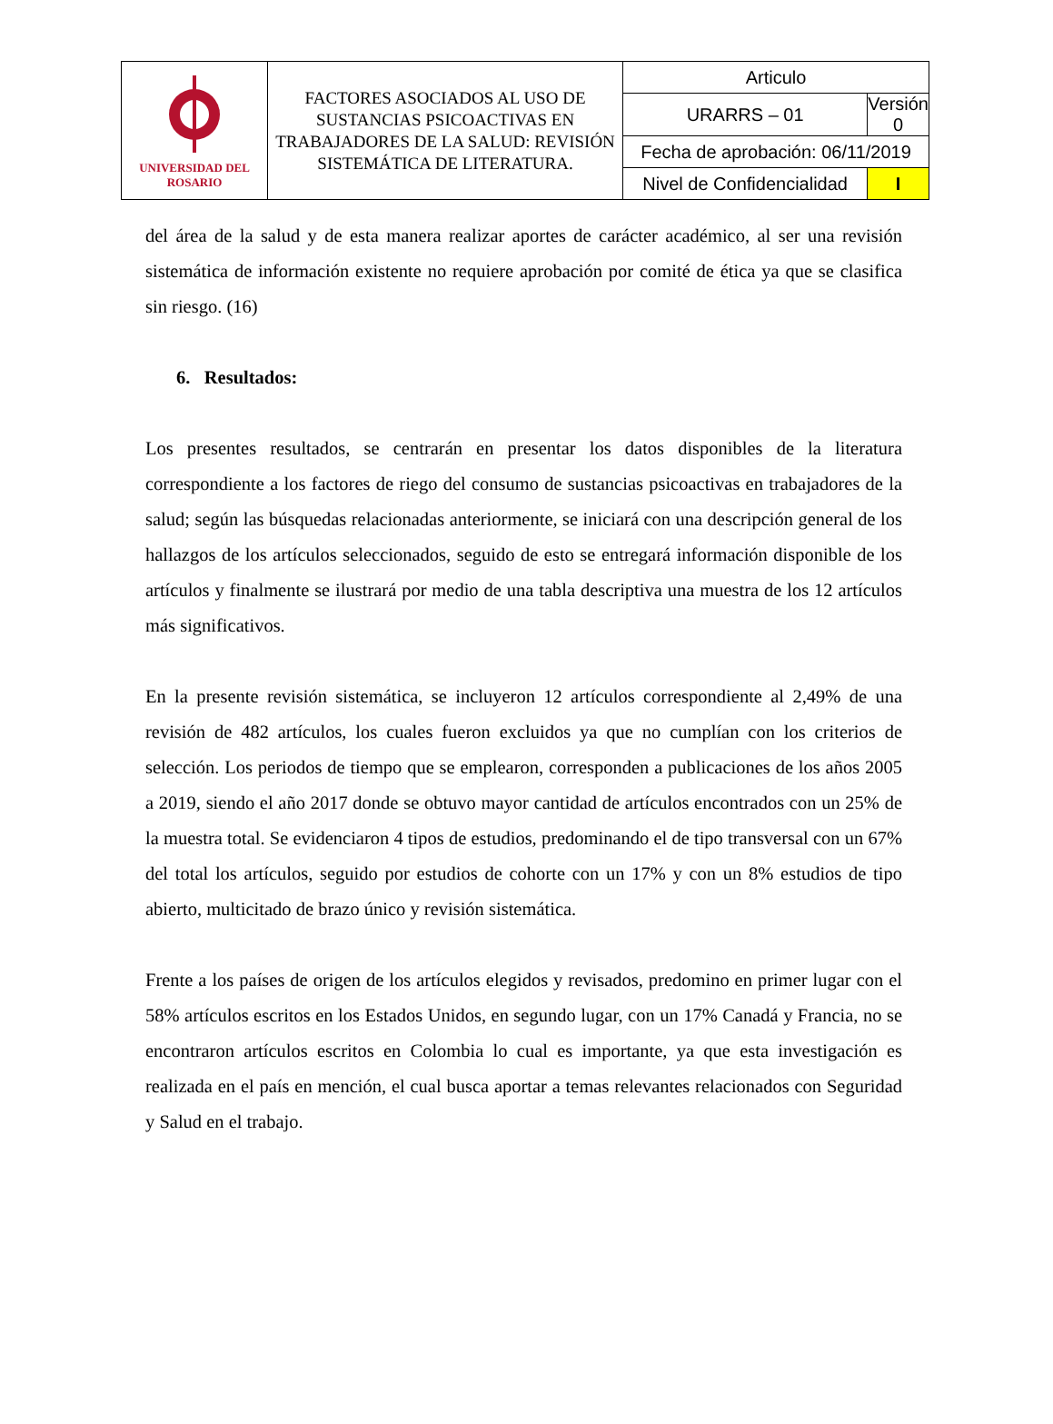| UNIVERSIDAD DEL ROSARIO | FACTORES ASOCIADOS AL USO DE SUSTANCIAS PSICOACTIVAS EN TRABAJADORES DE LA SALUD: REVISIÓN SISTEMÁTICA DE LITERATURA. | Articulo | |
| | | URARRS – 01 | Versión 0 |
| | | Fecha de aprobación: 06/11/2019 | |
| | | Nivel de Confidencialidad | I |
del área de la salud y de esta manera realizar aportes de carácter académico, al ser una revisión sistemática de información existente no requiere aprobación por comité de ética ya que se clasifica sin riesgo. (16)
6. Resultados:
Los presentes resultados, se centrarán en presentar los datos disponibles de la literatura correspondiente a los factores de riego del consumo de sustancias psicoactivas en trabajadores de la salud; según las búsquedas relacionadas anteriormente, se iniciará con una descripción general de los hallazgos de los artículos seleccionados, seguido de esto se entregará información disponible de los artículos y finalmente se ilustrará por medio de una tabla descriptiva una muestra de los 12 artículos más significativos.
En la presente revisión sistemática, se incluyeron 12 artículos correspondiente al 2,49% de una revisión de 482 artículos, los cuales fueron excluidos ya que no cumplían con los criterios de selección. Los periodos de tiempo que se emplearon, corresponden a publicaciones de los años 2005 a 2019, siendo el año 2017 donde se obtuvo mayor cantidad de artículos encontrados con un 25% de la muestra total. Se evidenciaron 4 tipos de estudios, predominando el de tipo transversal con un 67% del total los artículos, seguido por estudios de cohorte con un 17% y con un 8% estudios de tipo abierto, multicitado de brazo único y revisión sistemática.
Frente a los países de origen de los artículos elegidos y revisados, predomino en primer lugar con el 58% artículos escritos en los Estados Unidos, en segundo lugar, con un 17% Canadá y Francia, no se encontraron artículos escritos en Colombia lo cual es importante, ya que esta investigación es realizada en el país en mención, el cual busca aportar a temas relevantes relacionados con Seguridad y Salud en el trabajo.